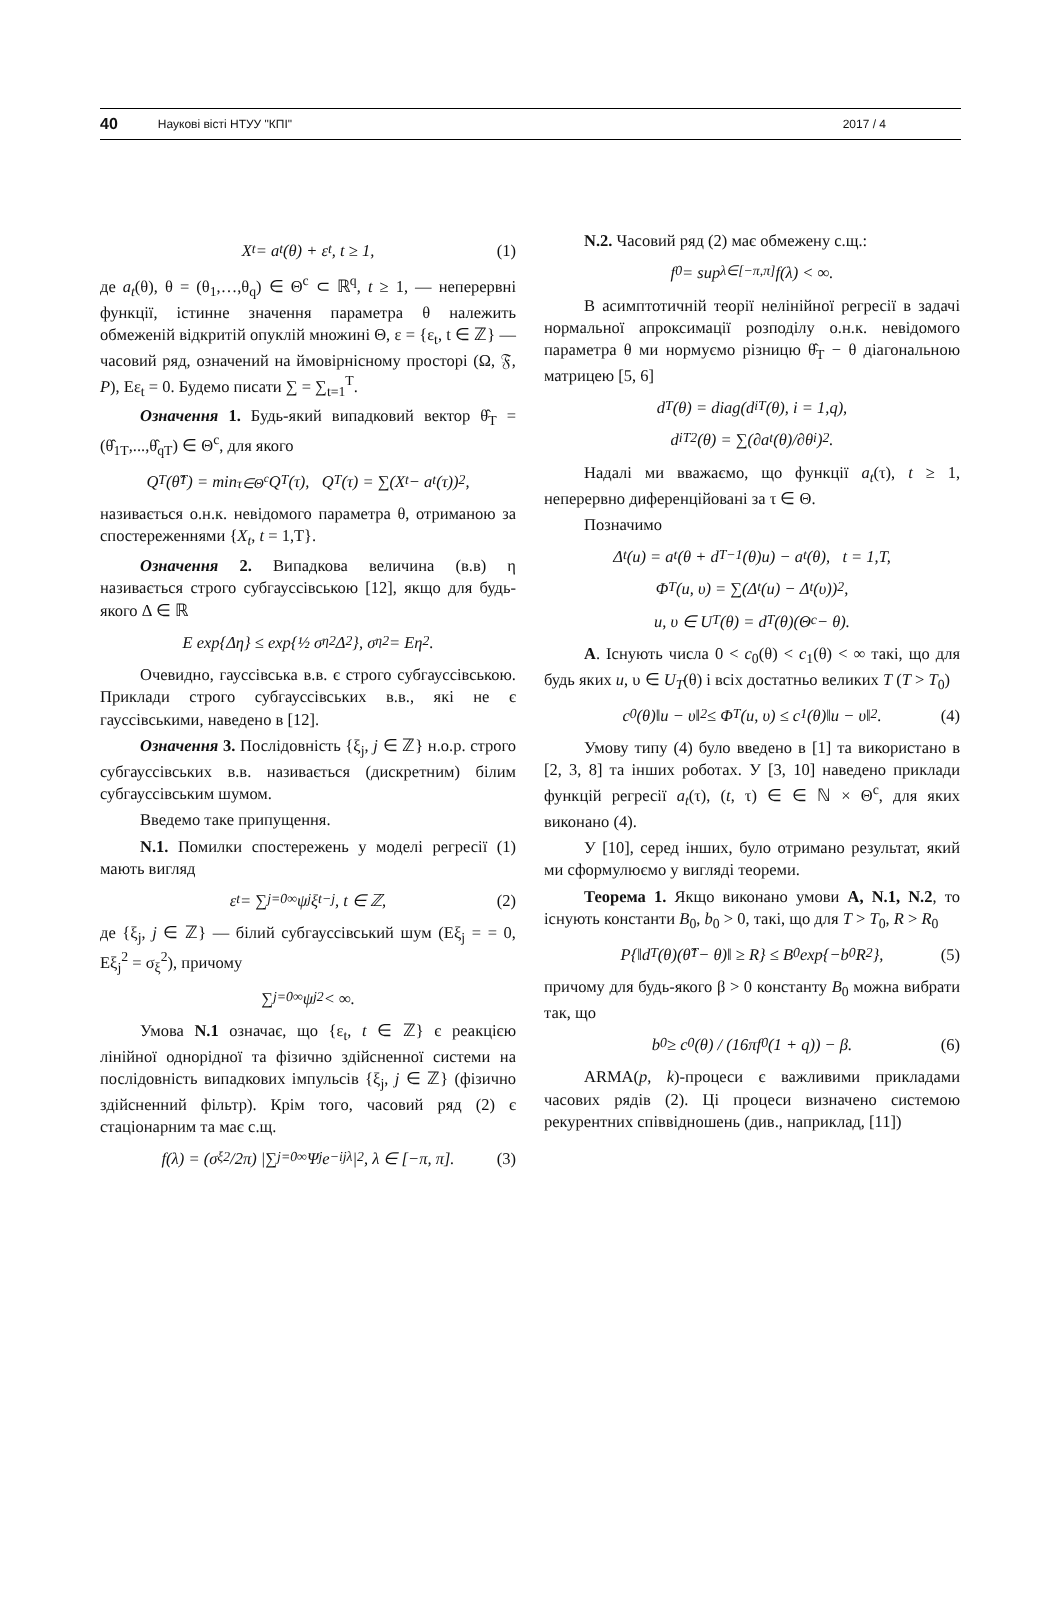40 Наукові вісті НТУУ "КПІ" 2017 / 4
X<sub>t</sub> = a<sub>t</sub>(θ) + ε<sub>t</sub>, t ≥ 1, (1)
де a<sub>t</sub>(θ), θ = (θ<sub>1</sub>,…,θ<sub>q</sub>) ∈ Θ<sup>c</sup> ⊂ ℝ<sup>q</sup>, t ≥ 1, — неперервні функції, істинне значення параметра θ належить обмеженій відкритій опуклій множині Θ, ε = {ε<sub>t</sub>, t ∈ ℤ} — часовий ряд, означений на ймовірнісному просторі (Ω, 𝔉, P), Eε<sub>t</sub> = 0. Будемо писати ∑ = ∑<sub>t=1</sub><sup>T</sup>.
Означення 1. Будь-який випадковий вектор θ̂<sub>T</sub> = (θ̂<sub>1T</sub>,...,θ̂<sub>qT</sub>) ∈ Θ<sup>c</sup>, для якого
Q<sub>T</sub>(θ̂<sub>T</sub>) = min<sub>τ∈Θ<sup>c</sup></sub> Q<sub>T</sub>(τ), Q<sub>T</sub>(τ) = ∑(X<sub>t</sub> − a<sub>t</sub>(τ))<sup>2</sup>,
називається о.н.к. невідомого параметра θ, отриманою за спостереженнями {X<sub>t</sub>, t = 1,T}.
Означення 2. Випадкова величина (в.в) η називається строго субгауссівською [12], якщо для будь-якого Δ ∈ ℝ
E exp{Δη} ≤ exp{½ σ<sub>η</sub><sup>2</sup>Δ<sup>2</sup>}, σ<sub>η</sub><sup>2</sup> = Eη<sup>2</sup>.
Очевидно, гауссівська в.в. є строго субгауссівською. Приклади строго субгауссівських в.в., які не є гауссівськими, наведено в [12].
Означення 3. Послідовність {ξ<sub>j</sub>, j ∈ ℤ} н.о.р. строго субгауссівських в.в. називається (дискретним) білим субгауссівським шумом.
Введемо таке припущення.
N.1. Помилки спостережень у моделі регресії (1) мають вигляд
ε<sub>t</sub> = ∑<sub>j=0</sub><sup>∞</sup> ψ<sub>j</sub>ξ<sub>t−j</sub>, t ∈ ℤ, (2)
де {ξ<sub>j</sub>, j ∈ ℤ} — білий субгауссівський шум (Eξ<sub>j</sub> = = 0, Eξ<sub>j</sub><sup>2</sup> = σ<sub>ξ</sub><sup>2</sup>), причому
∑<sub>j=0</sub><sup>∞</sup> ψ<sub>j</sub><sup>2</sup> < ∞.
Умова N.1 означає, що {ε<sub>t</sub>, t ∈ ℤ} є реакцією лінійної однорідної та фізично здійсненної системи на послідовність випадкових імпульсів {ξ<sub>j</sub>, j ∈ ℤ} (фізично здійсненний фільтр). Крім того, часовий ряд (2) є стаціонарним та має с.щ.
f(λ) = (σ<sub>ξ</sub><sup>2</sup>/2π) |∑<sub>j=0</sub><sup>∞</sup> Ψ<sub>j</sub>e<sup>−ijλ</sup>|<sup>2</sup>, λ ∈ [−π, π]. (3)
N.2. Часовий ряд (2) має обмежену с.щ.:
f<sub>0</sub> = sup<sub>λ∈[−π,π]</sub> f(λ) < ∞.
В асимптотичній теорії нелінійної регресії в задачі нормальної апроксимації розподілу о.н.к. невідомого параметра θ ми нормуємо різницю θ̂<sub>T</sub> − θ діагональною матрицею [5, 6]
d<sub>T</sub>(θ) = diag(d<sub>iT</sub>(θ), i = 1,q),
d<sub>iT</sub><sup>2</sup>(θ) = ∑(∂a<sub>t</sub>(θ)/∂θ<sub>i</sub>)<sup>2</sup>.
Надалі ми вважаємо, що функції a<sub>t</sub>(τ), t ≥ 1, неперервно диференційовані за τ ∈ Θ.
Позначимо
Δ<sub>t</sub>(u) = a<sub>t</sub>(θ + d<sub>T</sub><sup>−1</sup>(θ)u) − a<sub>t</sub>(θ), t = 1,T,
Φ<sub>T</sub>(u, υ) = ∑(Δ<sub>t</sub>(u) − Δ<sub>t</sub>(υ))<sup>2</sup>,
u, υ ∈ U<sub>T</sub>(θ) = d<sub>T</sub>(θ)(Θ<sup>c</sup> − θ).
A. Існують числа 0 < c<sub>0</sub>(θ) < c<sub>1</sub>(θ) < ∞ такі, що для будь яких u, υ ∈ U<sub>T</sub>(θ) і всіх достатньо великих T (T > T<sub>0</sub>)
c<sub>0</sub>(θ)‖u − υ‖<sup>2</sup> ≤ Φ<sub>T</sub>(u, υ) ≤ c<sub>1</sub>(θ)‖u − υ‖<sup>2</sup>. (4)
Умову типу (4) було введено в [1] та використано в [2, 3, 8] та інших роботах. У [3, 10] наведено приклади функцій регресії a<sub>t</sub>(τ), (t, τ) ∈ ∈ ℕ × Θ<sup>c</sup>, для яких виконано (4).
У [10], серед інших, було отримано результат, який ми сформулюємо у вигляді теореми.
Теорема 1. Якщо виконано умови A, N.1, N.2, то існують константи B<sub>0</sub>, b<sub>0</sub> > 0, такі, що для T > T<sub>0</sub>, R > R<sub>0</sub>
P{‖d<sub>T</sub>(θ)(θ̂<sub>T</sub> − θ)‖ ≥ R} ≤ B<sub>0</sub>exp{−b<sub>0</sub>R<sup>2</sup>}, (5)
причому для будь-якого β > 0 константу B<sub>0</sub> можна вибрати так, що
b<sub>0</sub> ≥ c<sub>0</sub>(θ) / (16πf<sub>0</sub>(1 + q)) − β. (6)
ARMA(p, k)-процеси є важливими прикладами часових рядів (2). Ці процеси визначено системою рекурентних співвідношень (див., наприклад, [11])